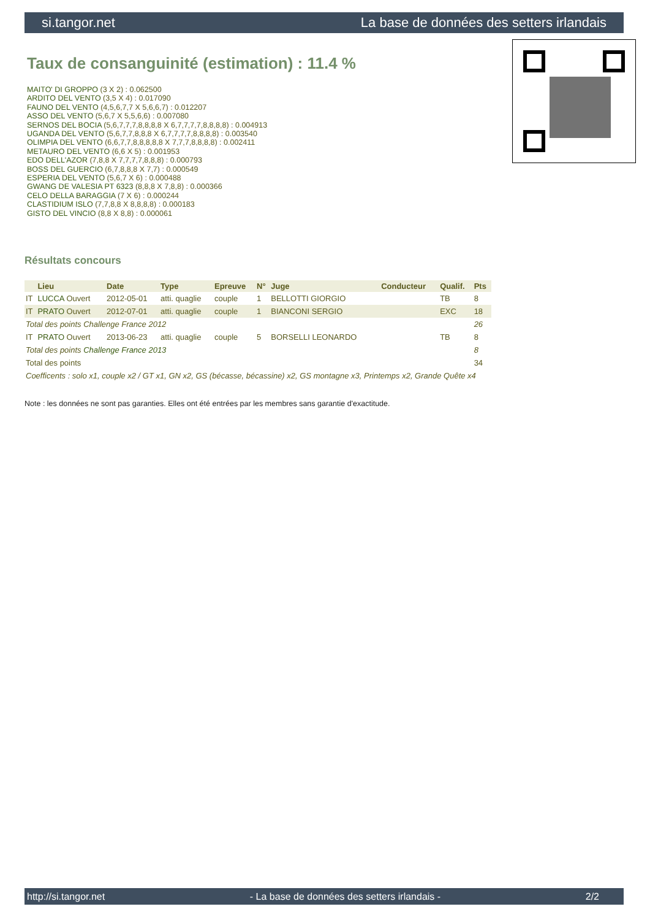si.tangor.net La base de données des setters irlandais
Taux de consanguinité (estimation) : 11.4 %
MAITO' DI GROPPO (3 X 2) : 0.062500
ARDITO DEL VENTO (3,5 X 4) : 0.017090
FAUNO DEL VENTO (4,5,6,7,7 X 5,6,6,7) : 0.012207
ASSO DEL VENTO (5,6,7 X 5,5,6,6) : 0.007080
SERNOS DEL BOCIA (5,6,7,7,7,8,8,8,8 X 6,7,7,7,7,8,8,8,8) : 0.004913
UGANDA DEL VENTO (5,6,7,7,8,8,8 X 6,7,7,7,7,8,8,8,8) : 0.003540
OLIMPIA DEL VENTO (6,6,7,7,8,8,8,8,8 X 7,7,7,8,8,8,8) : 0.002411
METAURO DEL VENTO (6,6 X 5) : 0.001953
EDO DELL'AZOR (7,8,8 X 7,7,7,7,8,8,8) : 0.000793
BOSS DEL GUERCIO (6,7,8,8,8 X 7,7) : 0.000549
ESPERIA DEL VENTO (5,6,7 X 6) : 0.000488
GWANG DE VALESIA PT 6323 (8,8,8 X 7,8,8) : 0.000366
CELO DELLA BARAGGIA (7 X 6) : 0.000244
CLASTIDIUM ISLO (7,7,8,8 X 8,8,8,8) : 0.000183
GISTO DEL VINCIO (8,8 X 8,8) : 0.000061
Résultats concours
| | Lieu | Date | Type | Epreuve | N° | Juge | Conducteur | Qualif. | Pts |
| --- | --- | --- | --- | --- | --- | --- | --- | --- | --- |
| IT | LUCCA Ouvert | 2012-05-01 | atti. quaglie | couple | 1 | BELLOTTI GIORGIO | | TB | 8 |
| IT | PRATO Ouvert | 2012-07-01 | atti. quaglie | couple | 1 | BIANCONI SERGIO | | EXC | 18 |
| Total des points Challenge France 2012 | | | | | | | | | 26 |
| IT | PRATO Ouvert | 2013-06-23 | atti. quaglie | couple | 5 | BORSELLI LEONARDO | | TB | 8 |
| Total des points Challenge France 2013 | | | | | | | | | 8 |
| Total des points | | | | | | | | | 34 |
| Coefficents : solo x1, couple x2 / GT x1, GN x2, GS (bécasse, bécassine) x2, GS montagne x3, Printemps x2, Grande Quête x4 | | | | | | | | | |
Note : les données ne sont pas garanties. Elles ont été entrées par les membres sans garantie d'exactitude.
http://si.tangor.net - La base de données des setters irlandais - 2/2